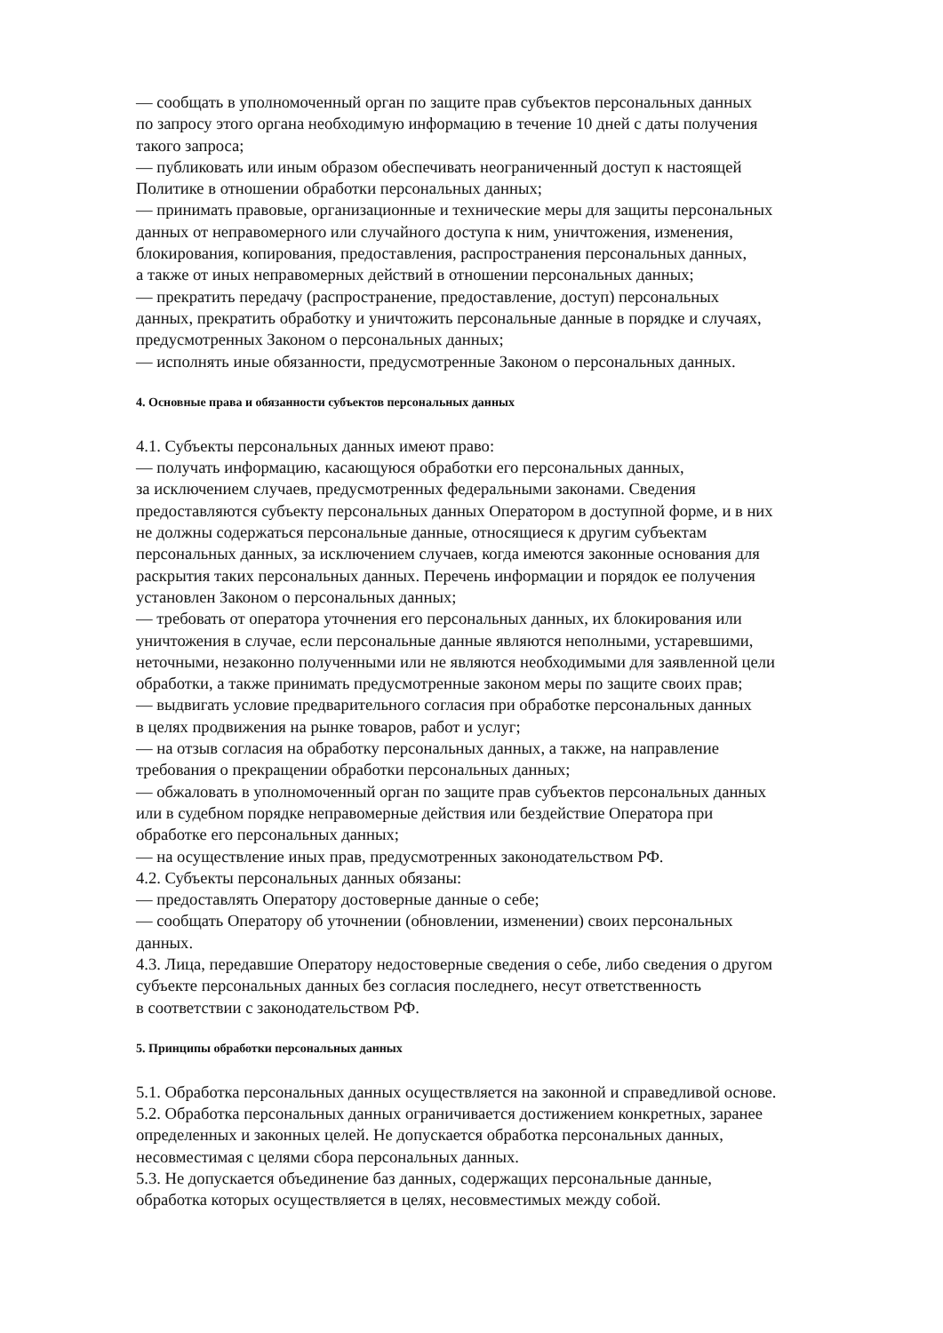— сообщать в уполномоченный орган по защите прав субъектов персональных данных
по запросу этого органа необходимую информацию в течение 10 дней с даты получения
такого запроса;
— публиковать или иным образом обеспечивать неограниченный доступ к настоящей
Политике в отношении обработки персональных данных;
— принимать правовые, организационные и технические меры для защиты персональных
данных от неправомерного или случайного доступа к ним, уничтожения, изменения,
блокирования, копирования, предоставления, распространения персональных данных,
а также от иных неправомерных действий в отношении персональных данных;
— прекратить передачу (распространение, предоставление, доступ) персональных
данных, прекратить обработку и уничтожить персональные данные в порядке и случаях,
предусмотренных Законом о персональных данных;
— исполнять иные обязанности, предусмотренные Законом о персональных данных.
4. Основные права и обязанности субъектов персональных данных
4.1. Субъекты персональных данных имеют право:
— получать информацию, касающуюся обработки его персональных данных,
за исключением случаев, предусмотренных федеральными законами. Сведения
предоставляются субъекту персональных данных Оператором в доступной форме, и в них
не должны содержаться персональные данные, относящиеся к другим субъектам
персональных данных, за исключением случаев, когда имеются законные основания для
раскрытия таких персональных данных. Перечень информации и порядок ее получения
установлен Законом о персональных данных;
— требовать от оператора уточнения его персональных данных, их блокирования или
уничтожения в случае, если персональные данные являются неполными, устаревшими,
неточными, незаконно полученными или не являются необходимыми для заявленной цели
обработки, а также принимать предусмотренные законом меры по защите своих прав;
— выдвигать условие предварительного согласия при обработке персональных данных
в целях продвижения на рынке товаров, работ и услуг;
— на отзыв согласия на обработку персональных данных, а также, на направление
требования о прекращении обработки персональных данных;
— обжаловать в уполномоченный орган по защите прав субъектов персональных данных
или в судебном порядке неправомерные действия или бездействие Оператора при
обработке его персональных данных;
— на осуществление иных прав, предусмотренных законодательством РФ.
4.2. Субъекты персональных данных обязаны:
— предоставлять Оператору достоверные данные о себе;
— сообщать Оператору об уточнении (обновлении, изменении) своих персональных
данных.
4.3. Лица, передавшие Оператору недостоверные сведения о себе, либо сведения о другом
субъекте персональных данных без согласия последнего, несут ответственность
в соответствии с законодательством РФ.
5. Принципы обработки персональных данных
5.1. Обработка персональных данных осуществляется на законной и справедливой основе.
5.2. Обработка персональных данных ограничивается достижением конкретных, заранее
определенных и законных целей. Не допускается обработка персональных данных,
несовместимая с целями сбора персональных данных.
5.3. Не допускается объединение баз данных, содержащих персональные данные,
обработка которых осуществляется в целях, несовместимых между собой.